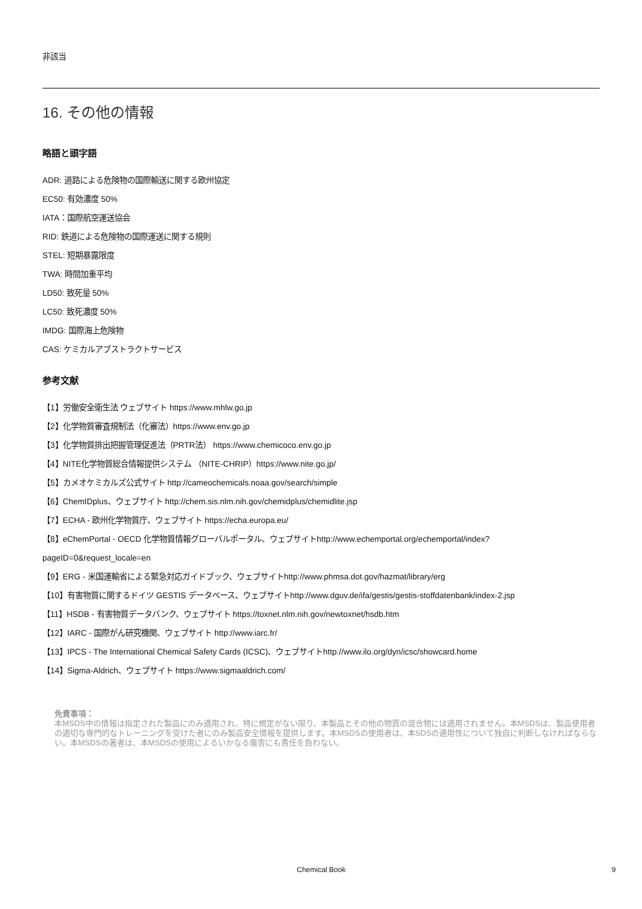非該当
16. その他の情報
略語と頭字語
ADR: 道路による危険物の国際輸送に関する欧州協定
EC50: 有効濃度 50%
IATA：国際航空運送協会
RID: 鉄道による危険物の国際運送に関する規則
STEL: 短期暴露限度
TWA: 時間加重平均
LD50: 致死量 50%
LC50: 致死濃度 50%
IMDG: 国際海上危険物
CAS: ケミカルアブストラクトサービス
参考文献
【1】労働安全衛生法 ウェブサイト https://www.mhlw.go.jp
【2】化学物質審査規制法（化審法）https://www.env.go.jp
【3】化学物質排出把握管理促進法（PRTR法） https://www.chemicoco.env.go.jp
【4】NITE化学物質総合情報提供システム （NITE-CHRIP）https://www.nite.go.jp/
【5】カメオケミカルズ公式サイト http://cameochemicals.noaa.gov/search/simple
【6】ChemIDplus、ウェブサイト http://chem.sis.nlm.nih.gov/chemidplus/chemidlite.jsp
【7】ECHA - 欧州化学物質庁、ウェブサイト https://echa.europa.eu/
【8】eChemPortal - OECD 化学物質情報グローバルポータル、ウェブサイトhttp://www.echemportal.org/echemportal/index?
pageID=0&request_locale=en
【9】ERG - 米国運輸省による緊急対応ガイドブック、ウェブサイトhttp://www.phmsa.dot.gov/hazmat/library/erg
【10】有害物質に関するドイツ GESTIS データベース、ウェブサイトhttp://www.dguv.de/ifa/gestis/gestis-stoffdatenbank/index-2.jsp
【11】HSDB - 有害物質データバンク、ウェブサイト https://toxnet.nlm.nih.gov/newtoxnet/hsdb.htm
【12】IARC - 国際がん研究機関、ウェブサイト http://www.iarc.fr/
【13】IPCS - The International Chemical Safety Cards (ICSC)、ウェブサイトhttp://www.ilo.org/dyn/icsc/showcard.home
【14】Sigma-Aldrich、ウェブサイト https://www.sigmaaldrich.com/
免責事項：
本MSDS中の情報は指定された製品にのみ適用され、特に規定がない限り、本製品とその他の物質の混合物には適用されません。本MSDSは、製品使用者の適切な専門的なトレーニングを受けた者にのみ製品安全情報を提供します。本MSDSの使用者は、本SDSの適用性について独自に判断しなければならない。本MSDSの著者は、本MSDSの使用によるいかなる傷害にも責任を負わない。
Chemical Book 9